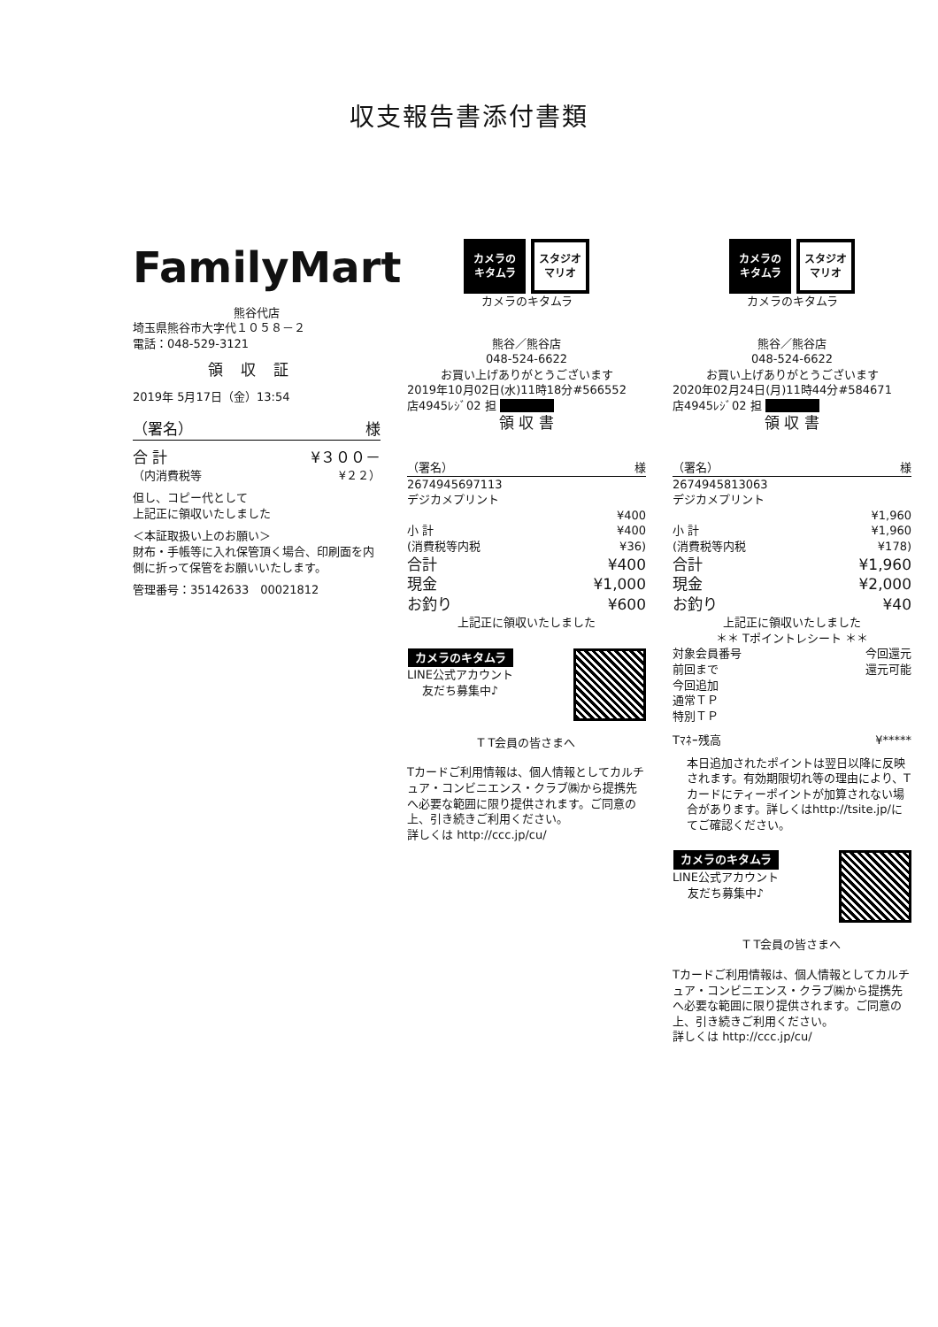収支報告書添付書類
FamilyMart
熊谷代店
埼玉県熊谷市大字代１０５８－２
電話：048-529-3121
領収証
2019年 5月17日（金）13:54
（署名） 様
合 計 ¥３００－
（内消費税等 ¥２２）
但し、コピー代として
上記正に領収いたしました
＜本証取扱い上のお願い＞
財布・手帳等に入れ保管頂く場合、印刷面を内側に折って保管をお願いいたします。
管理番号：35142633　00021812
カメラの
キタムラ
スタジオ
マリオ
カメラのキタムラ
熊谷／熊谷店
048-524-6622
お買い上げありがとうございます
2019年10月02日(水)11時18分#566552
店4945ﾚｼﾞ02 担 ■■■■■
領 収 書
（署名） 様
2674945697113
デジカメプリント
¥400
小 計 ¥400
(消費税等内税 ¥36)
合計 ¥400
現金 ¥1,000
お釣り ¥600
上記正に領収いたしました
カメラのキタムラ
LINE公式アカウント
友だち募集中♪
T T会員の皆さまへ
Tカードご利用情報は、個人情報としてカルチュア・コンビニエンス・クラブ㈱から提携先へ必要な範囲に限り提供されます。ご同意の上、引き続きご利用ください。
詳しくは http://ccc.jp/cu/
カメラの
キタムラ
スタジオ
マリオ
カメラのキタムラ
熊谷／熊谷店
048-524-6622
お買い上げありがとうございます
2020年02月24日(月)11時44分#584671
店4945ﾚｼﾞ02 担 ■■■■■
領 収 書
（署名） 様
2674945813063
デジカメプリント
¥1,960
小 計 ¥1,960
(消費税等内税 ¥178)
合計 ¥1,960
現金 ¥2,000
お釣り ¥40
上記正に領収いたしました
＊＊ Tポイントレシート ＊＊
対象会員番号
前回まで
今回追加
通常ＴＰ
特別ＴＰ
今回還元
還元可能
Tﾏﾈｰ残高 ¥*****
本日追加されたポイントは翌日以降に反映されます。有効期限切れ等の理由により、Tカードにティーポイントが加算されない場合があります。詳しくはhttp://tsite.jp/にてご確認ください。
カメラのキタムラ
LINE公式アカウント
友だち募集中♪
T T会員の皆さまへ
Tカードご利用情報は、個人情報としてカルチュア・コンビニエンス・クラブ㈱から提携先へ必要な範囲に限り提供されます。ご同意の上、引き続きご利用ください。
詳しくは http://ccc.jp/cu/